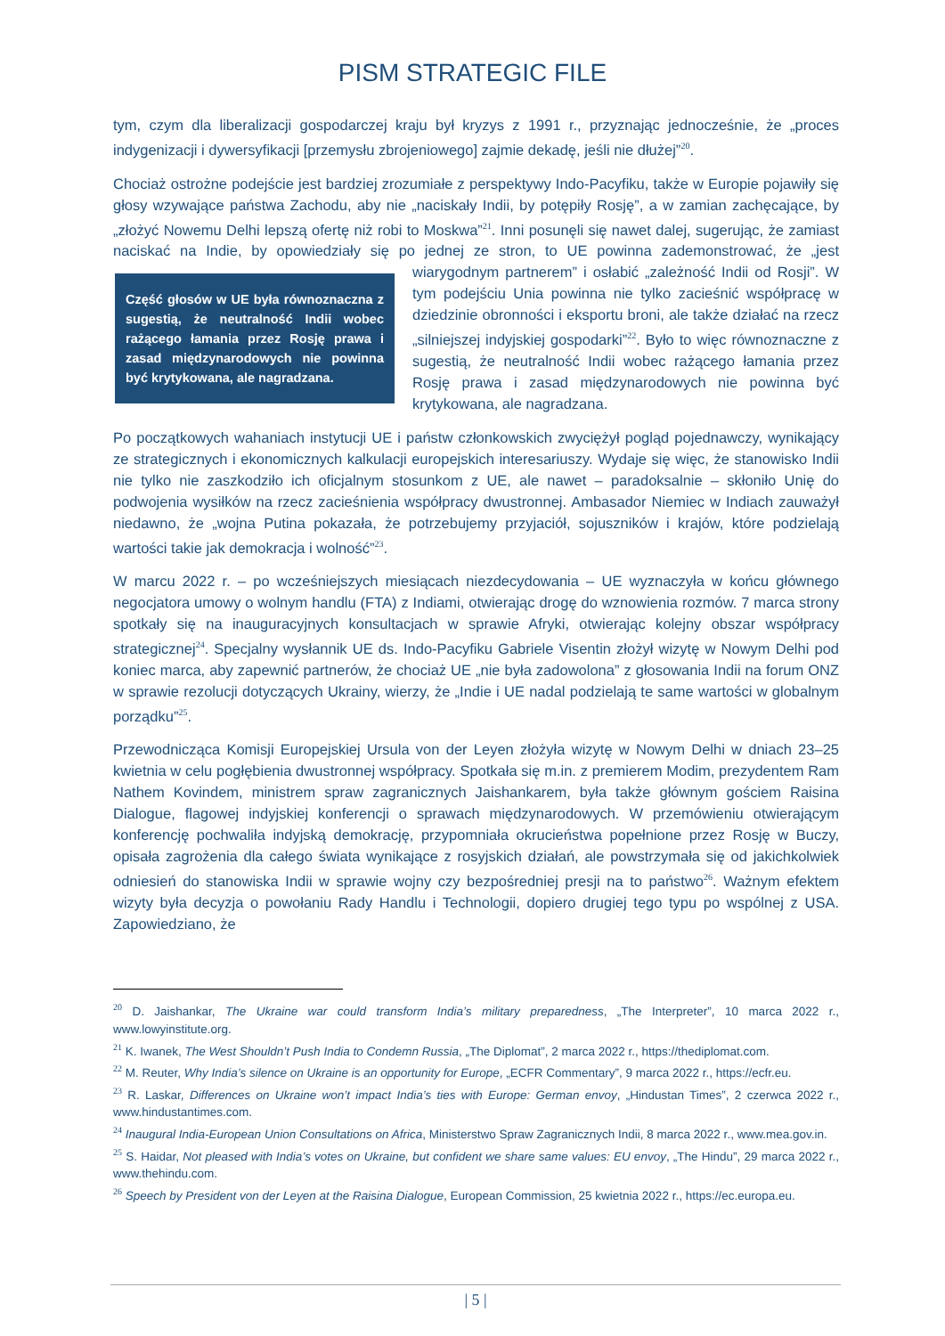PISM STRATEGIC FILE
tym, czym dla liberalizacji gospodarczej kraju był kryzys z 1991 r., przyznając jednocześnie, że „proces indygenizacji i dywersyfikacji [przemysłu zbrojeniowego] zajmie dekadę, jeśli nie dłużej”<sup>20</sup>.
Chociaż ostrożne podejście jest bardziej zrozumiałe z perspektywy Indo-Pacyfiku, także w Europie pojawiły się głosy wzywające państwa Zachodu, aby nie „naciskały Indii, by potępiły Rosję”, a w zamian zachęcające, by „złożyć Nowemu Delhi lepszą ofertę niż robi to Moskwa”<sup>21</sup>. Inni posunęli się nawet dalej, sugerując, że zamiast naciskać na Indie, by opowiedziały się po jednej ze stron, to UE powinna zademonstrować, że „jest wiarygodnym partnerem” i osłabić „zależność Indii od Rosji”. Część głosów w UE była równoznaczna z sugestią, że neutralność Indii wobec rażącego łamania przez Rosję prawa i zasad międzynarodowych nie powinna być krytykowana, ale nagradzana. W tym podejściu Unia powinna nie tylko zacieśnić współpracę w dziedzinie obronności i eksportu broni, ale także działać na rzecz „silniejszej indyjskiej gospodarki”<sup>22</sup>. Było to więc równoznaczne z sugestią, że neutralność Indii wobec rażącego łamania przez Rosję prawa i zasad międzynarodowych nie powinna być krytykowana, ale nagradzana.
Po początkowych wahaniach instytucji UE i państw członkowskich zwyciężył pogląd pojednawczy, wynikający ze strategicznych i ekonomicznych kalkulacji europejskich interesariuszy. Wydaje się więc, że stanowisko Indii nie tylko nie zaszkodziło ich oficjalnym stosunkom z UE, ale nawet – paradoksalnie – skłoniło Unię do podwojenia wysiłków na rzecz zacieśnienia współpracy dwustronnej. Ambasador Niemiec w Indiach zauważył niedawno, że „wojna Putina pokazała, że potrzebujemy przyjaciół, sojuszników i krajów, które podzielają wartości takie jak demokracja i wolność”<sup>23</sup>.
W marcu 2022 r. – po wcześniejszych miesiącach niezdecydowania – UE wyznaczyła w końcu głównego negocjatora umowy o wolnym handlu (FTA) z Indiami, otwierając drogę do wznowienia rozmów. 7 marca strony spotkały się na inauguracyjnych konsultacjach w sprawie Afryki, otwierając kolejny obszar współpracy strategicznej<sup>24</sup>. Specjalny wysłannik UE ds. Indo-Pacyfiku Gabriele Visentin złożył wizytę w Nowym Delhi pod koniec marca, aby zapewnić partnerów, że chociaż UE „nie była zadowolona” z głosowania Indii na forum ONZ w sprawie rezolucji dotyczących Ukrainy, wierzy, że „Indie i UE nadal podzielają te same wartości w globalnym porządku”<sup>25</sup>.
Przewodnicząca Komisji Europejskiej Ursula von der Leyen złożyła wizytę w Nowym Delhi w dniach 23–25 kwietnia w celu pogłębienia dwustronnej współpracy. Spotkała się m.in. z premierem Modim, prezydentem Ram Nathem Kovindem, ministrem spraw zagranicznych Jaishankarem, była także głównym gościem Raisina Dialogue, flagowej indyjskiej konferencji o sprawach międzynarodowych. W przemówieniu otwierającym konferencję pochwaliła indyjską demokrację, przypomniała okrucieństwa popełnione przez Rosję w Buczy, opisała zagrożenia dla całego świata wynikające z rosyjskich działań, ale powstrzymała się od jakichkolwiek odniesień do stanowiska Indii w sprawie wojny czy bezpośredniej presji na to państwo<sup>26</sup>. Ważnym efektem wizyty była decyzja o powołaniu Rady Handlu i Technologii, dopiero drugiej tego typu po wspólnej z USA. Zapowiedziano, że
<sup>20</sup> D. Jaishankar, The Ukraine war could transform India’s military preparedness, „The Interpreter”, 10 marca 2022 r., www.lowyinstitute.org.
<sup>21</sup> K. Iwanek, The West Shouldn’t Push India to Condemn Russia, „The Diplomat”, 2 marca 2022 r., https://thediplomat.com.
<sup>22</sup> M. Reuter, Why India’s silence on Ukraine is an opportunity for Europe, „ECFR Commentary”, 9 marca 2022 r., https://ecfr.eu.
<sup>23</sup> R. Laskar, Differences on Ukraine won’t impact India’s ties with Europe: German envoy, „Hindustan Times”, 2 czerwca 2022 r., www.hindustantimes.com.
<sup>24</sup> Inaugural India-European Union Consultations on Africa, Ministerstwo Spraw Zagranicznych Indii, 8 marca 2022 r., www.mea.gov.in.
<sup>25</sup> S. Haidar, Not pleased with India’s votes on Ukraine, but confident we share same values: EU envoy, „The Hindu”, 29 marca 2022 r., www.thehindu.com.
<sup>26</sup> Speech by President von der Leyen at the Raisina Dialogue, European Commission, 25 kwietnia 2022 r., https://ec.europa.eu.
| 5 |